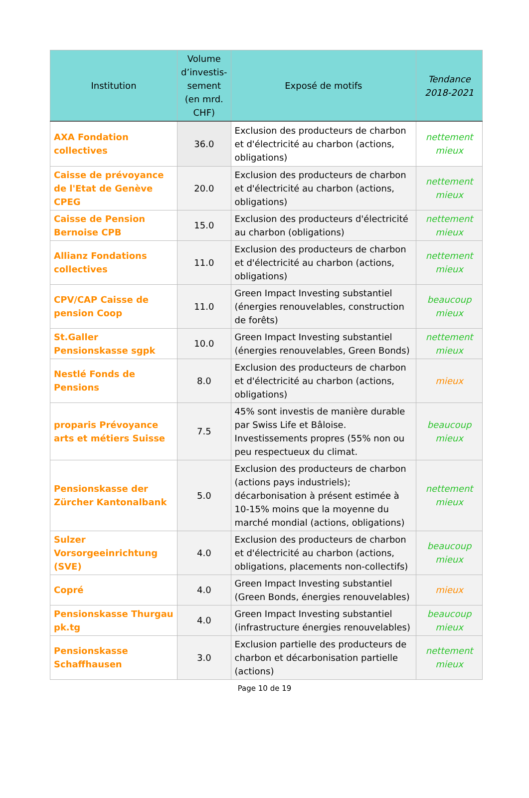| Institution | Volume d’investis-sement (en mrd. CHF) | Exposé de motifs | Tendance 2018-2021 |
| --- | --- | --- | --- |
| AXA Fondation collectives | 36.0 | Exclusion des producteurs de charbon et d'électricité au charbon (actions, obligations) | nettement mieux |
| Caisse de prévoyance de l'Etat de Genève CPEG | 20.0 | Exclusion des producteurs de charbon et d'électricité au charbon (actions, obligations) | nettement mieux |
| Caisse de Pension Bernoise CPB | 15.0 | Exclusion des producteurs d'électricité au charbon (obligations) | nettement mieux |
| Allianz Fondations collectives | 11.0 | Exclusion des producteurs de charbon et d'électricité au charbon (actions, obligations) | nettement mieux |
| CPV/CAP Caisse de pension Coop | 11.0 | Green Impact Investing substantiel (énergies renouvelables, construction de forêts) | beaucoup mieux |
| St.Galler Pensionskasse sgpk | 10.0 | Green Impact Investing substantiel (énergies renouvelables, Green Bonds) | nettement mieux |
| Nestlé Fonds de Pensions | 8.0 | Exclusion des producteurs de charbon et d'électricité au charbon (actions, obligations) | mieux |
| proparis Prévoyance arts et métiers Suisse | 7.5 | 45% sont investis de manière durable par Swiss Life et Bâloise. Investissements propres (55% non ou peu respectueux du climat. | beaucoup mieux |
| Pensionskasse der Zürcher Kantonalbank | 5.0 | Exclusion des producteurs de charbon (actions pays industriels); décarbonisation à présent estimée à 10-15% moins que la moyenne du marché mondial (actions, obligations) | nettement mieux |
| Sulzer Vorsorgeeinrichtung (SVE) | 4.0 | Exclusion des producteurs de charbon et d'électricité au charbon (actions, obligations, placements non-collectifs) | beaucoup mieux |
| Copré | 4.0 | Green Impact Investing substantiel (Green Bonds, énergies renouvelables) | mieux |
| Pensionskasse Thurgau pk.tg | 4.0 | Green Impact Investing substantiel (infrastructure énergies renouvelables) | beaucoup mieux |
| Pensionskasse Schaffhausen | 3.0 | Exclusion partielle des producteurs de charbon et décarbonisation partielle (actions) | nettement mieux |
Page 10 de 19